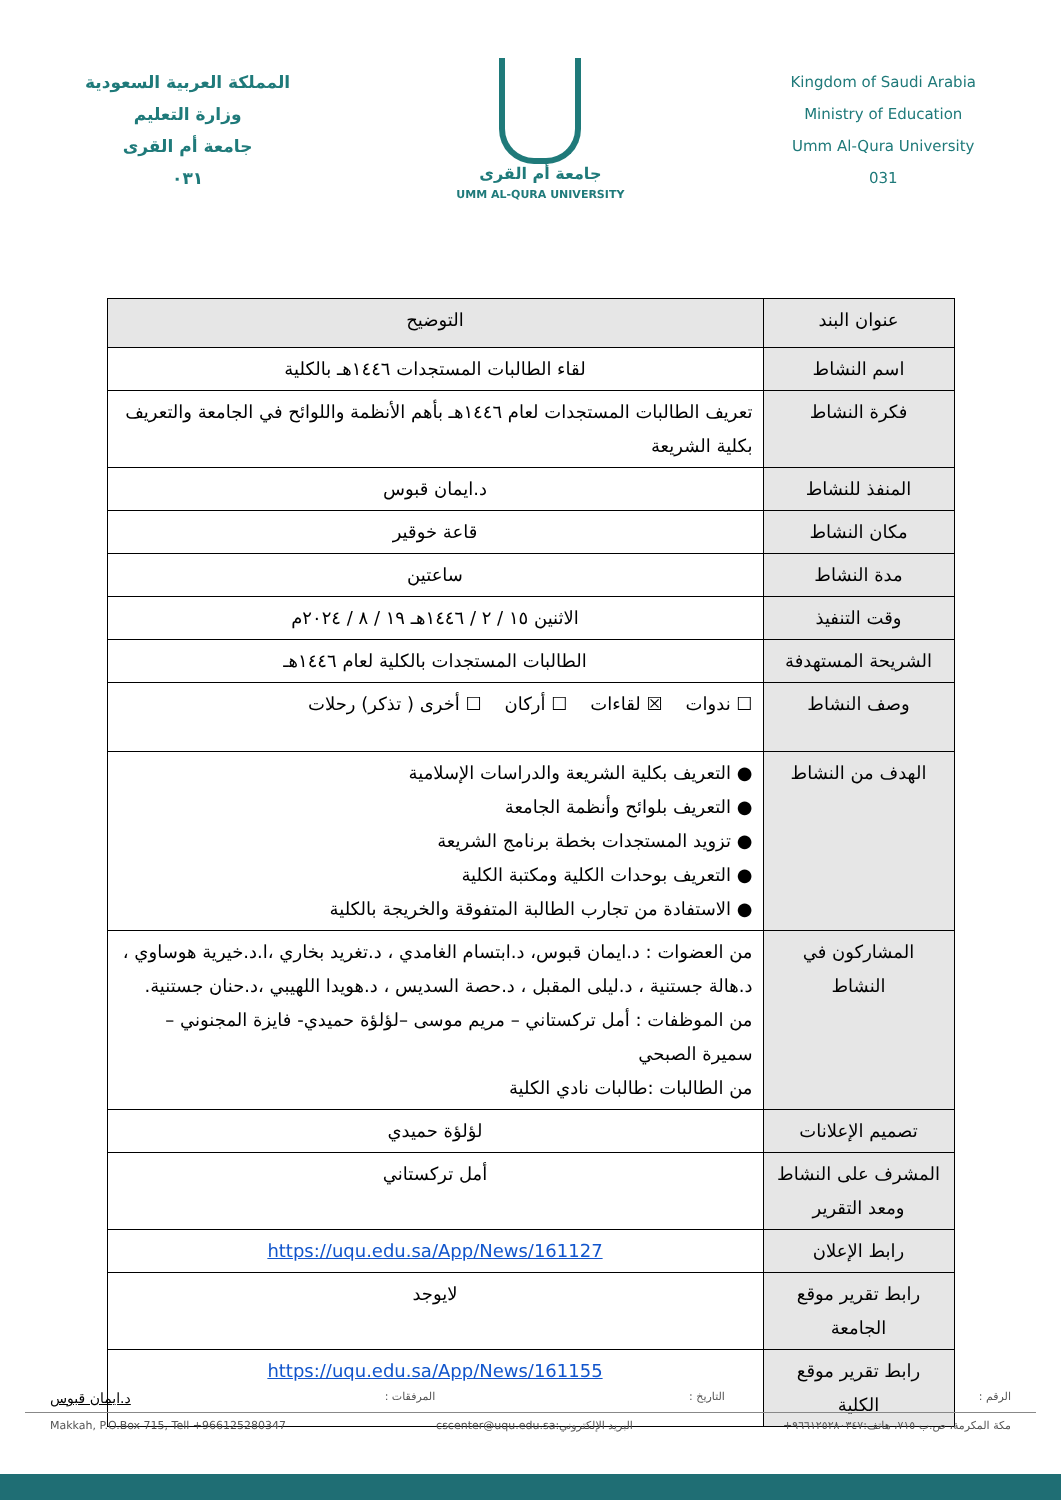المملكة العربية السعودية
وزارة التعليم
جامعة أم القرى
٠٣١
جامعة أم القرى
UMM AL-QURA UNIVERSITY
Kingdom of Saudi Arabia
Ministry of Education
Umm Al-Qura University
031
| عنوان البند | التوضيح |
| --- | --- |
| اسم النشاط | لقاء الطالبات المستجدات ١٤٤٦هـ بالكلية |
| فكرة النشاط | تعريف الطالبات المستجدات لعام ١٤٤٦هـ بأهم الأنظمة واللوائح في الجامعة والتعريف بكلية الشريعة |
| المنفذ للنشاط | د.ايمان قبوس |
| مكان النشاط | قاعة خوقير |
| مدة النشاط | ساعتين |
| وقت التنفيذ | الاثنين ١٥ / ٢ / ١٤٤٦هـ ١٩ / ٨ / ٢٠٢٤م |
| الشريحة المستهدفة | الطالبات المستجدات بالكلية لعام ١٤٤٦هـ |
| وصف النشاط | ☐ ندوات ☒ لقاءات ☐ أركان ☐ أخرى ( تذكر) رحلات |
| الهدف من النشاط | ● التعريف بكلية الشريعة والدراسات الإسلامية ● التعريف بلوائح وأنظمة الجامعة ● تزويد المستجدات بخطة برنامج الشريعة ● التعريف بوحدات الكلية ومكتبة الكلية ● الاستفادة من تجارب الطالبة المتفوقة والخريجة بالكلية |
| المشاركون في النشاط | من العضوات : د.ايمان قبوس، د.ابتسام الغامدي ، د.تغريد بخاري ،ا.د.خيرية هوساوي ، د.هالة جستنية ، د.ليلى المقبل ، د.حصة السديس ، د.هويدا اللهيبي ،د.حنان جستنية. من الموظفات : أمل تركستاني – مريم موسى –لؤلؤة حميدي- فايزة المجنوني – سميرة الصبحي من الطالبات :طالبات نادي الكلية |
| تصميم الإعلانات | لؤلؤة حميدي |
| المشرف على النشاط ومعد التقرير | أمل تركستاني |
| رابط الإعلان | https://uqu.edu.sa/App/News/161127 |
| رابط تقرير موقع الجامعة | لايوجد |
| رابط تقرير موقع الكلية | https://uqu.edu.sa/App/News/161155 |
الرقم : التاريخ : المرفقات : د.ايمان قبوس
مكة المكرمة، ص.ب ٧١٥، هاتف:٩٦٦١٢٥٢٨٠٣٤٧+ البريد الإلكتروني:cscenter@uqu.edu.sa Makkah, P.O.Box 715, Tell +966125280347